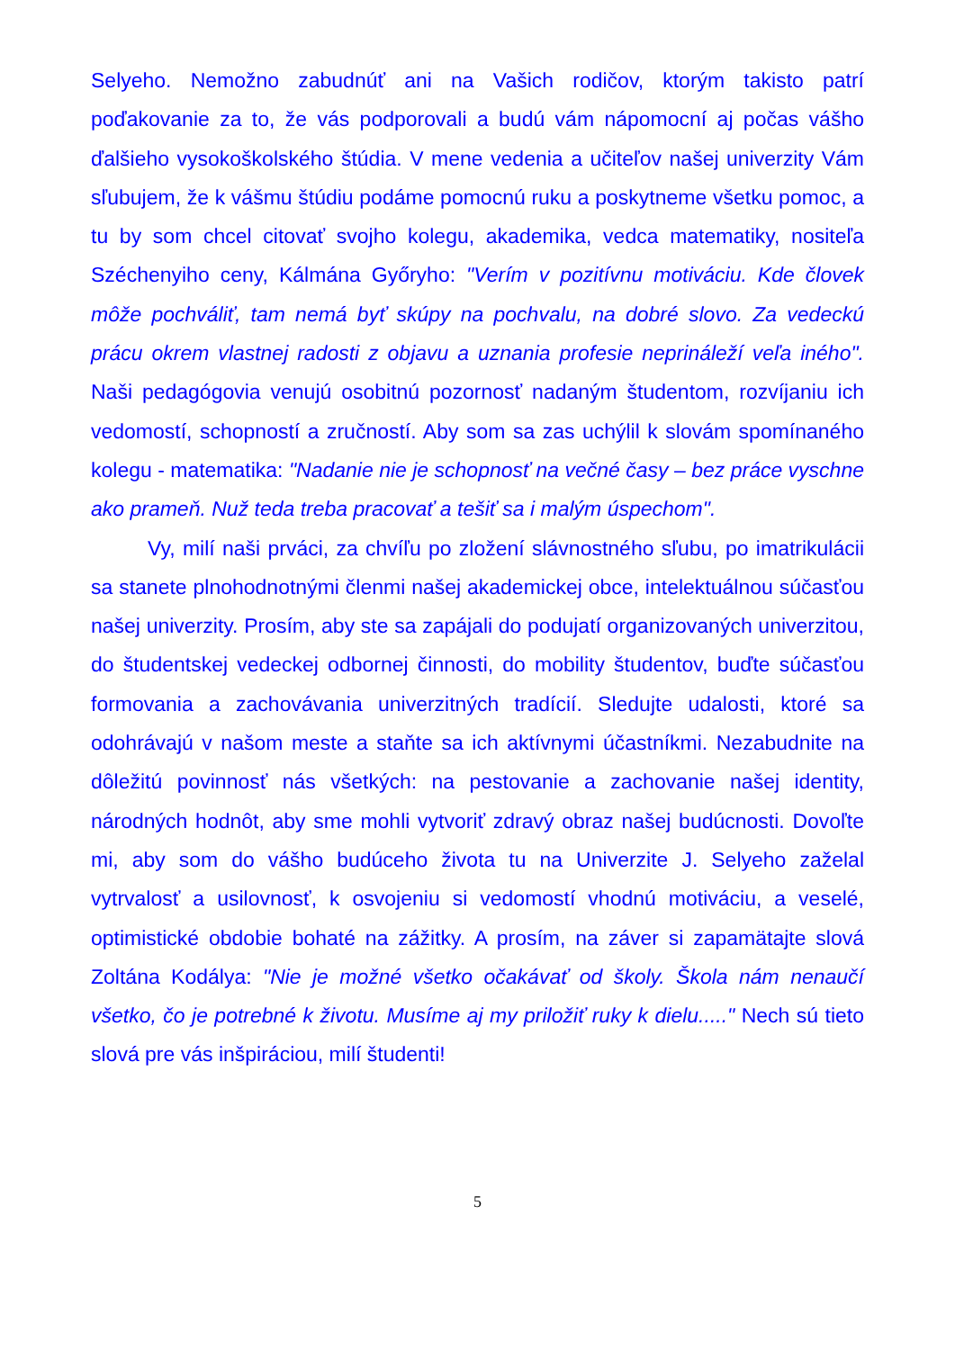Selyeho. Nemožno zabudnúť ani na Vašich rodičov, ktorým takisto patrí poďakovanie za to, že vás podporovali a budú vám nápomocní aj počas vášho ďalšieho vysokoškolského štúdia. V mene vedenia a učiteľov našej univerzity Vám sľubujem, že k vášmu štúdiu podáme pomocnú ruku a poskytneme všetku pomoc, a tu by som chcel citovať svojho kolegu, akademika, vedca matematiky, nositeľa Széchenyiho ceny, Kálmána Győryho: "Verím v pozitívnu motiváciu. Kde človek môže pochváliť, tam nemá byť skúpy na pochvalu, na dobré slovo. Za vedeckú prácu okrem vlastnej radosti z objavu a uznania profesie neprináleží veľa iného". Naši pedagógovia venujú osobitnú pozornosť nadaným študentom, rozvíjaniu ich vedomostí, schopností a zručností. Aby som sa zas uchýlil k slovám spomínaného kolegu - matematika: "Nadanie nie je schopnosť na večné časy – bez práce vyschne ako prameň. Nuž teda treba pracovať a tešiť sa i malým úspechom".
Vy, milí naši prváci, za chvíľu po zložení slávnostného sľubu, po imatrikulácii sa stanete plnohodnotnými členmi našej akademickej obce, intelektuálnou súčasťou našej univerzity. Prosím, aby ste sa zapájali do podujatí organizovaných univerzitou, do študentskej vedeckej odbornej činnosti, do mobility študentov, buďte súčasťou formovania a zachovávania univerzitných tradícií. Sledujte udalosti, ktoré sa odohrávajú v našom meste a staňte sa ich aktívnymi účastníkmi. Nezabudnite na dôležitú povinnosť nás všetkých: na pestovanie a zachovanie našej identity, národných hodnôt, aby sme mohli vytvoriť zdravý obraz našej budúcnosti. Dovoľte mi, aby som do vášho budúceho života tu na Univerzite J. Selyeho zaželal vytrvalosť a usilovnosť, k osvojeniu si vedomostí vhodnú motiváciu, a veselé, optimistické obdobie bohaté na zážitky. A prosím, na záver si zapamätajte slová Zoltána Kodálya: "Nie je možné všetko očakávať od školy. Škola nám nenaučí všetko, čo je potrebné k životu. Musíme aj my priložiť ruky k dielu....." Nech sú tieto slová pre vás inšpiráciou, milí študenti!
5